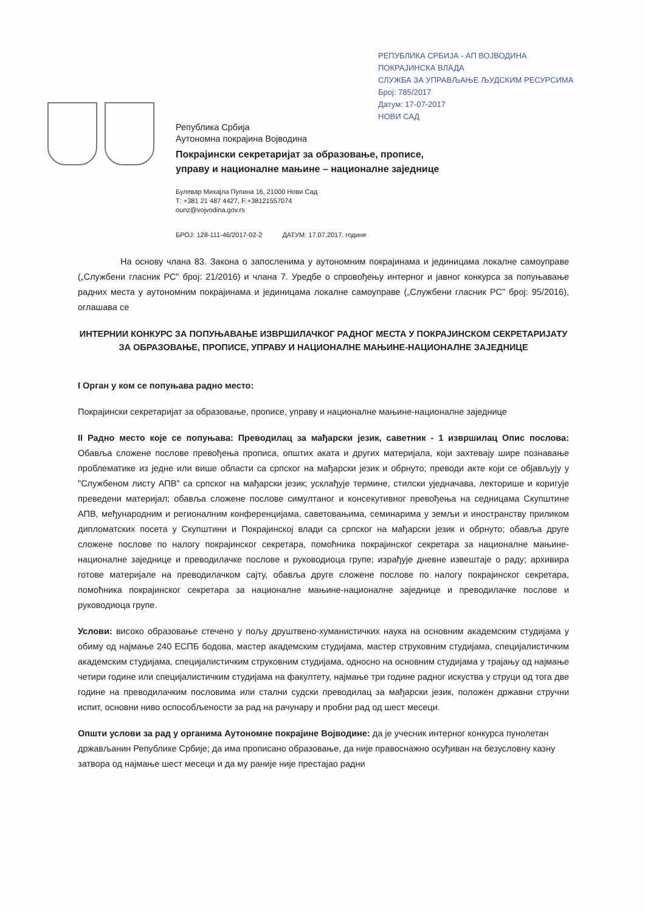РЕПУБЛИКА СРБИЈА - АП ВОЈВОДИНА
ПОКРАЈИНСКА ВЛАДА
СЛУЖБА ЗА УПРАВЉАЊЕ ЉУДСКИМ РЕСУРСИМА
Број: 785/2017
Датум: 17-07-2017
НОВИ САД
Република Србија
Аутономна покрајина Војводина
Покрајински секретаријат за образовање, прописе,
управу и националне мањине – националне заједнице
Булевар Михајла Пупина 16, 21000 Нови Сад
Т: +381 21 487 4427, F:+38121557074
ounz@vojvodina.gov.rs
БРОЈ: 128-111-46/2017-02-2 ДАТУМ: 17.07.2017. године
На основу члана 83. Закона о запосленима у аутономним покрајинама и јединицама локалне самоуправе („Службени гласник РС" број: 21/2016) и члана 7. Уредбе о спровођењу интерног и јавног конкурса за попуњавање радних места у аутономним покрајинама и јединицама локалне самоуправе („Службени гласник РС" број: 95/2016), оглашава се
ИНТЕРНИИ КОНКУРС ЗА ПОПУЊАВАЊЕ ИЗВРШИЛАЧКОГ РАДНОГ МЕСТА У ПОКРАЈИНСКОМ СЕКРЕТАРИЈАТУ ЗА ОБРАЗОВАЊЕ, ПРОПИСЕ, УПРАВУ И НАЦИОНАЛНЕ МАЊИНЕ-НАЦИОНАЛНЕ ЗАЈЕДНИЦЕ
I Орган у ком се попуњава радно место:
Покрајински секретаријат за образовање, прописе, управу и националне мањине-националне заједнице
II Радно место које се попуњава: Преводилац за мађарски језик, саветник - 1 извршилац Опис послова: Обавља сложене послове превођења прописа, општих аката и других материјала, који захтевају шире познавање проблематике из једне или више области са српског на мађарски језик и обрнуто; преводи акте који се објављују у "Службеном листу АПВ" са српског на мађарски језик; усклађује термине, стилски уједначава, лекторише и коригује преведени материјал; обавља сложене послове симултаног и консекутивног превођења на седницама Скупштине АПВ, међународним и регионалним конференцијама, саветовањима, семинарима у земљи и иностранству приликом дипломатских посета у Скупштини и Покрајинској влади са српског на мађарски језик и обрнуто; обавља друге сложене послове по налогу покрајинског секретара, помоћника покрајинског секретара за националне мањине-националне заједнице и преводилачке послове и руководиоца групе; израђује дневне извештаје о раду; архивира готове материјале на преводилачком сајту, обавља друге сложене послове по налогу покрајинског секретара, помоћника покрајинског секретара за националне мањине-националне заједнице и преводилачке послове и руководиоца групе.
Услови: високо образовање стечено у пољу друштвено-хуманистичких наука на основним академским студијама у обиму од најмање 240 ЕСПБ бодова, мастер академским студијама, мастер струковним студијама, специјалистичким академским студијама, специјалистичким струковним студијама, односно на основним студијама у трајању од најмање четири године или специјалистичким студијама на факултету, најмање три године радног искуства у струци од тога две године на преводилачким пословима или стални судски преводилац за мађарски језик, положен државни стручни испит, основни ниво оспособљености за рад на рачунару и пробни рад од шест месеци.
Општи услови за рад у органима Аутономне покрајине Војводине: да је учесник интерног конкурса пунолетан држављанин Републике Србије; да има прописано образовање, да није правоснажно осуђиван на безусловну казну затвора од најмање шест месеци и да му раније није престајао радни